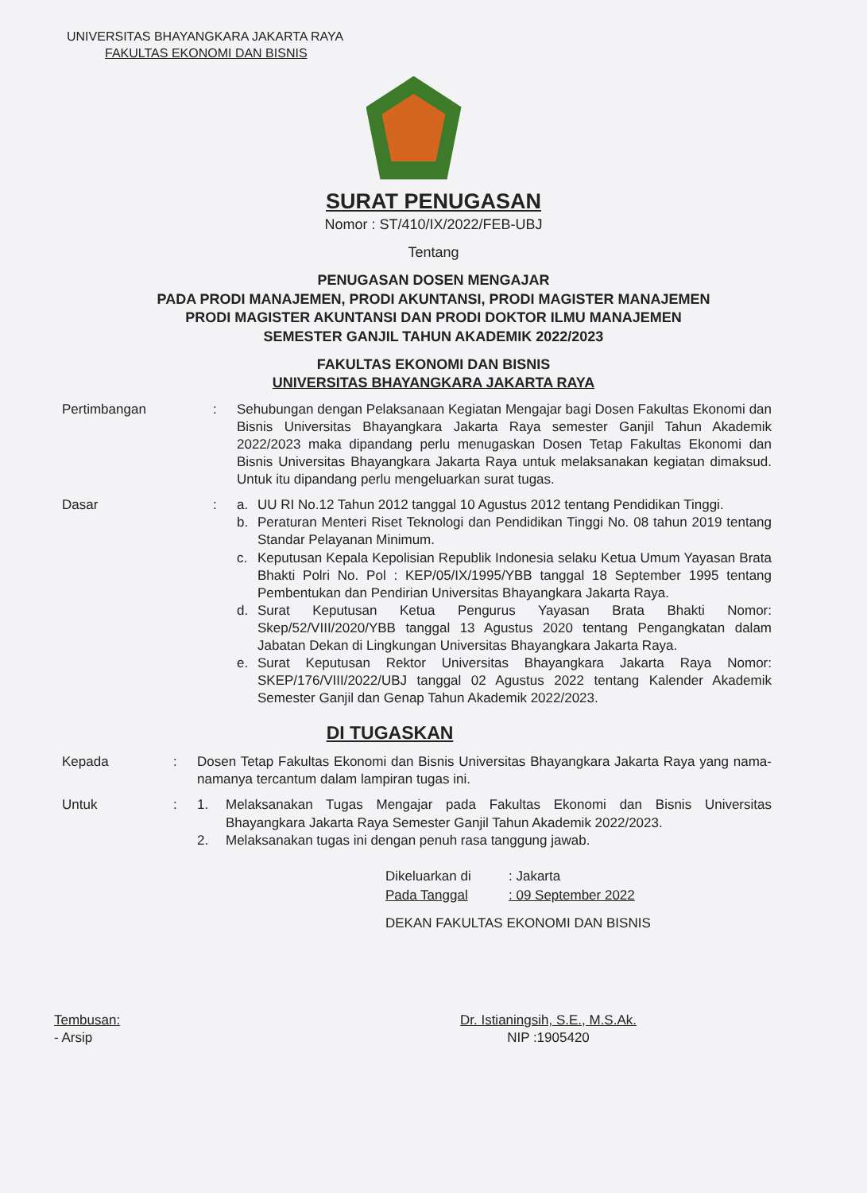UNIVERSITAS BHAYANGKARA JAKARTA RAYA
FAKULTAS EKONOMI DAN BISNIS
SURAT PENUGASAN
Nomor : ST/410/IX/2022/FEB-UBJ
Tentang
PENUGASAN DOSEN MENGAJAR
PADA PRODI MANAJEMEN, PRODI AKUNTANSI, PRODI MAGISTER MANAJEMEN
PRODI MAGISTER AKUNTANSI DAN PRODI DOKTOR ILMU MANAJEMEN
SEMESTER GANJIL TAHUN AKADEMIK 2022/2023
FAKULTAS EKONOMI DAN BISNIS
UNIVERSITAS BHAYANGKARA JAKARTA RAYA
Pertimbangan : Sehubungan dengan Pelaksanaan Kegiatan Mengajar bagi Dosen Fakultas Ekonomi dan Bisnis Universitas Bhayangkara Jakarta Raya semester Ganjil Tahun Akademik 2022/2023 maka dipandang perlu menugaskan Dosen Tetap Fakultas Ekonomi dan Bisnis Universitas Bhayangkara Jakarta Raya untuk melaksanakan kegiatan dimaksud. Untuk itu dipandang perlu mengeluarkan surat tugas.
Dasar : a. UU RI No.12 Tahun 2012 tanggal 10 Agustus 2012 tentang Pendidikan Tinggi.
b. Peraturan Menteri Riset Teknologi dan Pendidikan Tinggi No. 08 tahun 2019 tentang Standar Pelayanan Minimum.
c. Keputusan Kepala Kepolisian Republik Indonesia selaku Ketua Umum Yayasan Brata Bhakti Polri No. Pol : KEP/05/IX/1995/YBB tanggal 18 September 1995 tentang Pembentukan dan Pendirian Universitas Bhayangkara Jakarta Raya.
d. Surat Keputusan Ketua Pengurus Yayasan Brata Bhakti Nomor: Skep/52/VIII/2020/YBB tanggal 13 Agustus 2020 tentang Pengangkatan dalam Jabatan Dekan di Lingkungan Universitas Bhayangkara Jakarta Raya.
e. Surat Keputusan Rektor Universitas Bhayangkara Jakarta Raya Nomor: SKEP/176/VIII/2022/UBJ tanggal 02 Agustus 2022 tentang Kalender Akademik Semester Ganjil dan Genap Tahun Akademik 2022/2023.
DI TUGASKAN
Kepada : Dosen Tetap Fakultas Ekonomi dan Bisnis Universitas Bhayangkara Jakarta Raya yang nama-namanya tercantum dalam lampiran tugas ini.
Untuk : 1. Melaksanakan Tugas Mengajar pada Fakultas Ekonomi dan Bisnis Universitas Bhayangkara Jakarta Raya Semester Ganjil Tahun Akademik 2022/2023.
2. Melaksanakan tugas ini dengan penuh rasa tanggung jawab.
| Dikeluarkan di | : Jakarta |
| Pada Tanggal | : 09 September 2022 |
DEKAN FAKULTAS EKONOMI DAN BISNIS
Tembusan:
- Arsip
Dr. Istianingsih, S.E., M.S.Ak.
NIP :1905420